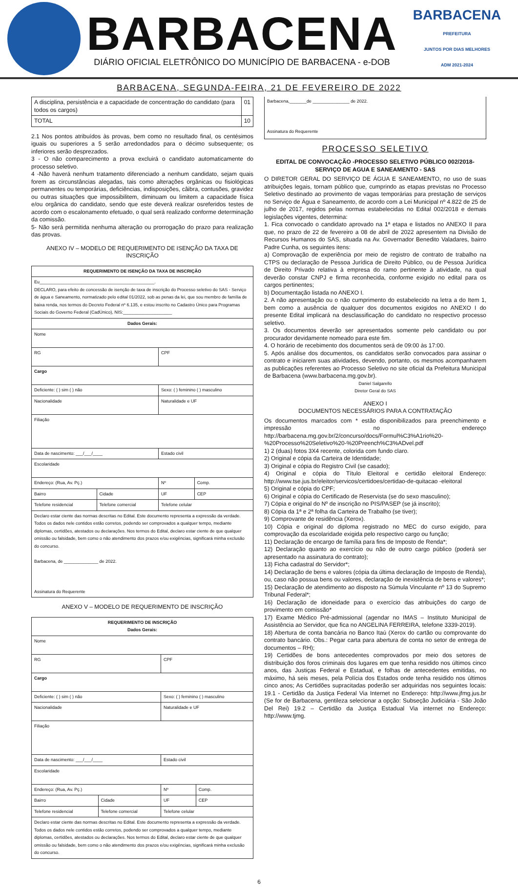BARBACENA
DIÁRIO OFICIAL ELETRÔNICO DO MUNICÍPIO DE BARBACENA - e-DOB
BARBACENA
PREFEITURA
JUNTOS POR DIAS MELHORES
ADM 2021-2024
BARBACENA, SEGUNDA-FEIRA, 21 DE FEVEREIRO DE 2022
| A disciplina, persistência e a capacidade de concentração do candidato (para todos os cargos) | 01 |
| TOTAL | 10 |
2.1 Nos pontos atribuídos às provas, bem como no resultado final, os centésimos iguais ou superiores a 5 serão arredondados para o décimo subsequente; os inferiores serão desprezados.
3 - O não comparecimento a prova excluirá o candidato automaticamente do processo seletivo.
4 -Não haverá nenhum tratamento diferenciado a nenhum candidato, sejam quais forem as circunstâncias alegadas, tais como alterações orgânicas ou fisiológicas permanentes ou temporárias, deficiências, indisposições, câibra, contusões, gravidez ou outras situações que impossibilitem, diminuam ou limitem a capacidade física e/ou orgânica do candidato, sendo que este deverá realizar osreferidos testes de acordo com o escalonamento efetuado, o qual será realizado conforme determinação da comissão.
5- Não será permitida nenhuma alteração ou prorrogação do prazo para realização das provas.
ANEXO IV – MODELO DE REQUERIMENTO DE ISENÇÃO DA TAXA DE INSCRIÇÃO
| REQUERIMENTO DE ISENÇÃO DA TAXA DE INSCRIÇÃO | | | |
| --- | --- | --- | --- |
| Eu_______________________________________________. DECLARO, para efeito de concessão de isenção de taxa de inscrição do Processo seletivo do SAS - Serviço de àgua e Saneamento, normatizado pelo edital 01/2022, sob as penas da lei, que sou membro de família de baixa renda, nos termos do Decreto Federal nº 6.135, e estou inscrito no Cadastro Único para Programas Sociais do Governo Federal (CadÚnico), NIS:____________________ | | | |
| Dados Gerais: | | | |
| Nome | | | |
| RG | | CPF | |
| Cargo | | | |
| Deficiente: ( ) sim ( ) não | | Sexo: ( ) feminino ( ) masculino | |
| Nacionalidade | | Naturalidade e UF | |
| Filiação | | | |
| Data de nascimento: ___/___/____ | | Estado civil | |
| Escolaridade | | | |
| Endereço: (Rua, Av. Pç.) | | Nº | Comp. |
| Bairro | Cidade | UF | CEP |
| Telefone residencial | Telefone comercial | Telefone celular | |
| Declaro estar ciente das normas descritas no Edital. Este documento representa a expressão da verdade. Todos os dados nele contidos estão corretos, podendo ser comprovados a qualquer tempo, mediante diplomas, certidões, atestados ou declarações. Nos termos do Edital, declaro estar ciente de que qualquer omissão ou falsidade, bem como o não atendimento dos prazos e/ou exigências, significará minha exclusão do concurso. Barbacena, de ______________ de 2022. Assinatura do Requerente | | | |
ANEXO V – MODELO DE REQUERIMENTO DE INSCRIÇÃO
| REQUERIMENTO DE INSCRIÇÃO Dados Gerais: | | | |
| --- | --- | --- | --- |
| Nome | | | |
| RG | | CPF | |
| Cargo | | | |
| Deficiente: ( ) sim ( ) não | | Sexo: ( ) feminino ( ) masculino | |
| Nacionalidade | | Naturalidade e UF | |
| Filiação | | | |
| Data de nascimento: ___/___/____ | | Estado civil | |
| Escolaridade | | | |
| Endereço: (Rua, Av. Pç.) | | Nº | Comp. |
| Bairro | Cidade | UF | CEP |
| Telefone residencial | Telefone comercial | Telefone celular | |
| Declaro estar ciente das normas descritas no Edital. Este documento representa a expressão da verdade. Todos os dados nele contidos estão corretos, podendo ser comprovados a qualquer tempo, mediante diplomas, certidões, atestados ou declarações. Nos termos do Edital, declaro estar ciente de que qualquer omissão ou falsidade, bem como o não atendimento dos prazos e/ou exigências, significará minha exclusão do concurso. | | | |
Barbacena,_______de _______________ de 2022.
Assinatura do Requerente
PROCESSO SELETIVO
EDITAL DE CONVOCAÇÃO -PROCESSO SELETIVO PÚBLICO 002/2018-SERVIÇO DE AGUA E SANEAMENTO - SAS
O DIRETOR GERAL DO SERVIÇO DE ÁGUA E SANEAMENTO, no uso de suas atribuições legais, tornam público que, cumprindo as etapas previstas no Processo Seletivo destinado ao provimento de vagas temporárias para prestação de serviços no Serviço de Água e Saneamento, de acordo com a Lei Municipal nº 4.822 de 25 de julho de 2017, regidos pelas normas estabelecidas no Edital 002/2018 e demais legislações vigentes, determina:
1. Fica convocado o candidato aprovado na 1ª etapa e listados no ANEXO II para que, no prazo de 22 de fevereiro a 08 de abril de 2022 apresentem na Divisão de Recursos Humanos do SAS, situada na Av. Governador Benedito Valadares, bairro Padre Cunha, os seguintes itens:
a) Comprovação de experiência por meio de registro de contrato de trabalho na CTPS ou declaração de Pessoa Jurídica de Direito Público, ou de Pessoa Jurídica de Direito Privado relativa à empresa do ramo pertinente à atividade, na qual deverão constar CNPJ e firma reconhecida, conforme exigido no edital para os cargos pertinentes;
b) Documentação listada no ANEXO I.
2. A não apresentação ou o não cumprimento do estabelecido na letra a do Item 1, bem como a ausência de qualquer dos documentos exigidos no ANEXO I do presente Edital implicará na desclassificação do candidato no respectivo processo seletivo.
3. Os documentos deverão ser apresentados somente pelo candidato ou por procurador devidamente nomeado para este fim.
4. O horário de recebimento dos documentos será de 09:00 às 17:00.
5. Após análise dos documentos, os candidatos serão convocados para assinar o contrato e iniciarem suas atividades, devendo, portanto, os mesmos acompanharem as publicações referentes ao Processo Seletivo no site oficial da Prefeitura Municipal de Barbacena (www.barbacena.mg.gov.br).
Daniel Salgarello
Diretor Geral do SAS
ANEXO I
DOCUMENTOS NECESSÁRIOS PARA A CONTRATAÇÃO
Os documentos marcados com * estão disponibilizados para preenchimento e impressão no endereço http://barbacena.mg.gov.br/2/concurso/docs/Formul%C3%A1rio%20-%20Processo%20Seletivo%20-%20Preench%C3%ADvel.pdf
1) 2 (duas) fotos 3X4 recente, colorida com fundo claro.
2) Original e cópia da Carteira de Identidade;
3) Original e cópia do Registro Civil (se casado);
4) Original e cópia do Título Eleitoral e certidão eleitoral Endereço: http://www.tse.jus.br/eleitor/servicos/certidoes/certidao-de-quitacao -eleitoral
5) Original e cópia do CPF;
6) Original e cópia do Certificado de Reservista (se do sexo masculino);
7) Cópia e original do Nº de inscrição no PIS/PASEP (se já inscrito);
8) Cópia da 1ª e 2ª folha da Carteira de Trabalho (se tiver);
9) Comprovante de residência (Xerox).
10) Cópia e original do diploma registrado no MEC do curso exigido, para comprovação da escolaridade exigida pelo respectivo cargo ou função;
11) Declaração de encargo de família para fins de Imposto de Renda*;
12) Declaração quanto ao exercício ou não de outro cargo público (poderá ser apresentado na assinatura do contrato);
13) Ficha cadastral do Servidor*;
14) Declaração de bens e valores (cópia da última declaração de Imposto de Renda), ou, caso não possua bens ou valores, declaração de inexistência de bens e valores*;
15) Declaração de atendimento ao disposto na Súmula Vinculante nº 13 do Supremo Tribunal Federal*;
16) Declaração de idoneidade para o exercício das atribuições do cargo de provimento em comissão*
17) Exame Médico Pré-admissional (agendar no IMAS – Instituto Municipal de Assistência ao Servidor, que fica no ANGELINA FERREIRA, telefone 3339-2019).
18) Abertura de conta bancária no Banco Itaú (Xerox do cartão ou comprovante do contrato bancário. Obs.: Pegar carta para abertura de conta no setor de entrega de documentos – RH);
19) Certidões de bons antecedentes comprovados por meio dos setores de distribuição dos foros criminais dos lugares em que tenha residido nos últimos cinco anos, das Justiças Federal e Estadual, e folhas de antecedentes emitidas, no máximo, há seis meses, pela Polícia dos Estados onde tenha residido nos últimos cinco anos; As Certidões supracitadas poderão ser adquiridas nos seguintes locais: 19.1 - Certidão da Justiça Federal Via Internet no Endereço: http://www.jfmg.jus.br (Se for de Barbacena, gentileza selecionar a opção: Subseção Judiciária - São João Del Rei) 19.2 – Certidão da Justiça Estadual Via internet no Endereço: http://www.tjmg.
6